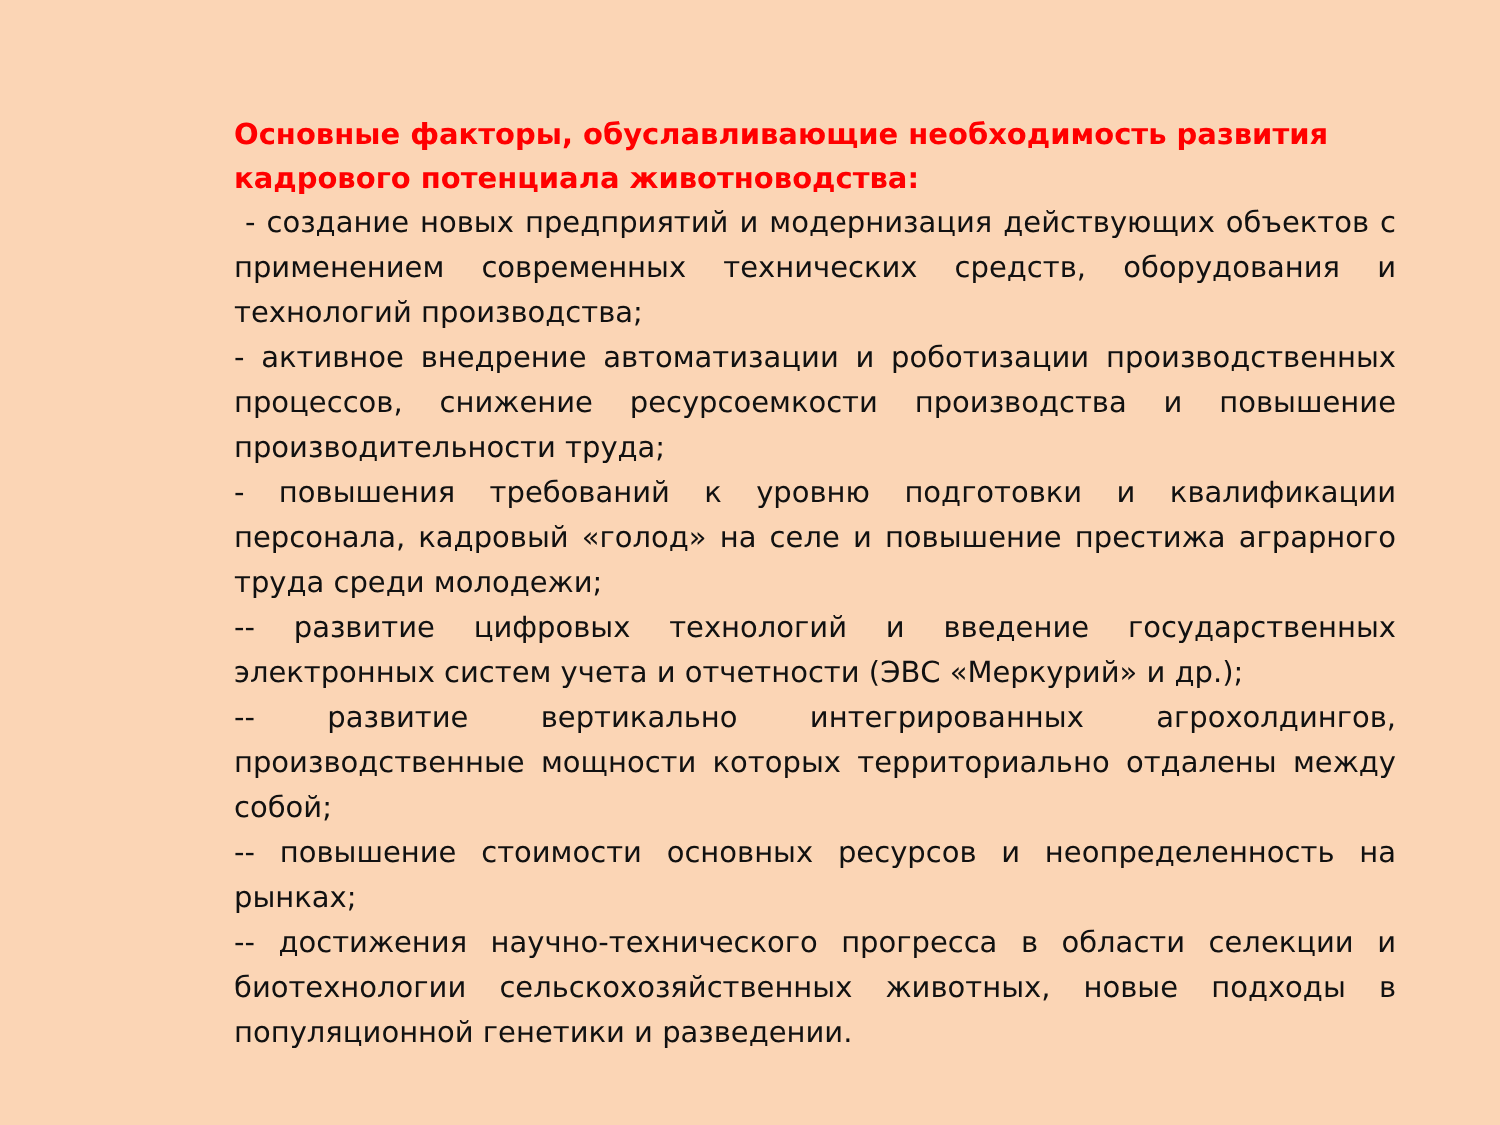Основные факторы, обуславливающие необходимость развития кадрового потенциала животноводства:
- создание новых предприятий и модернизация действующих объектов с применением современных технических средств, оборудования и технологий производства;
- активное внедрение автоматизации и роботизации производственных процессов, снижение ресурсоемкости производства и повышение производительности труда;
- повышения требований к уровню подготовки и квалификации персонала, кадровый «голод» на селе и повышение престижа аграрного труда среди молодежи;
-- развитие цифровых технологий и введение государственных электронных систем учета и отчетности (ЭВС «Меркурий» и др.);
-- развитие вертикально интегрированных агрохолдингов, производственные мощности которых территориально отдалены между собой;
-- повышение стоимости основных ресурсов и неопределенность на рынках;
-- достижения научно-технического прогресса в области селекции и биотехнологии сельскохозяйственных животных, новые подходы в популяционной генетики и разведении.